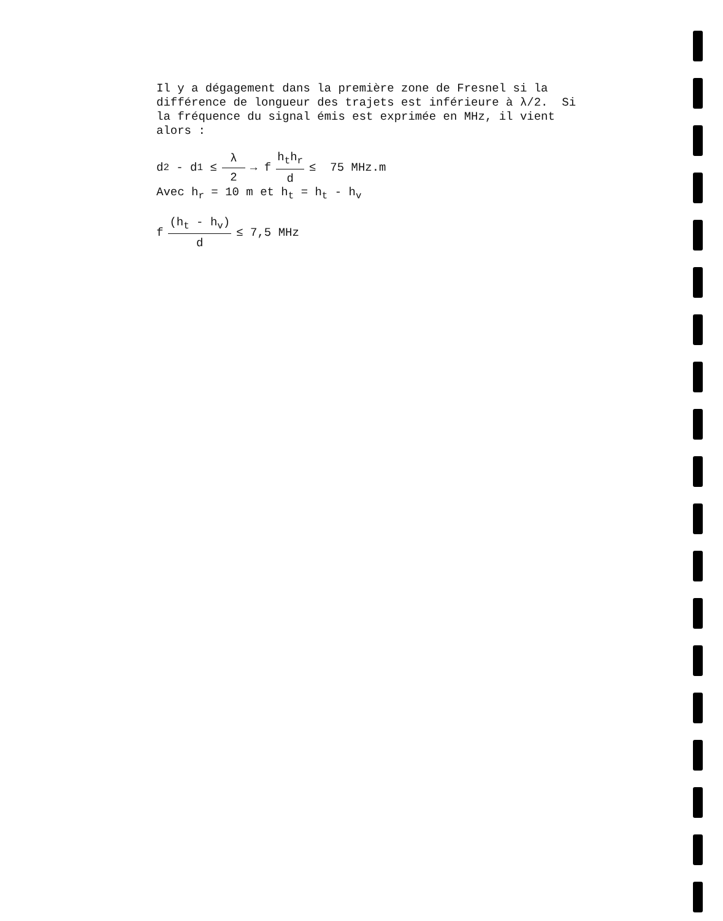Il y a dégagement dans la première zone de Fresnel si la
différence de longueur des trajets est inférieure à λ/2. Si
la fréquence du signal émis est exprimée en MHz, il vient
alors :
d<sub>2</sub> - d<sub>1</sub> ≤ λ 2 → f h<sub>t</sub>h<sub>r</sub> d ≤ 75 MHz.m
Avec h<sub>r</sub> = 10 m et h<sub>t</sub> = h<sub>t</sub> - h<sub>v</sub>
f (h<sub>t</sub> - h<sub>v</sub>) d ≤ 7,5 MHz